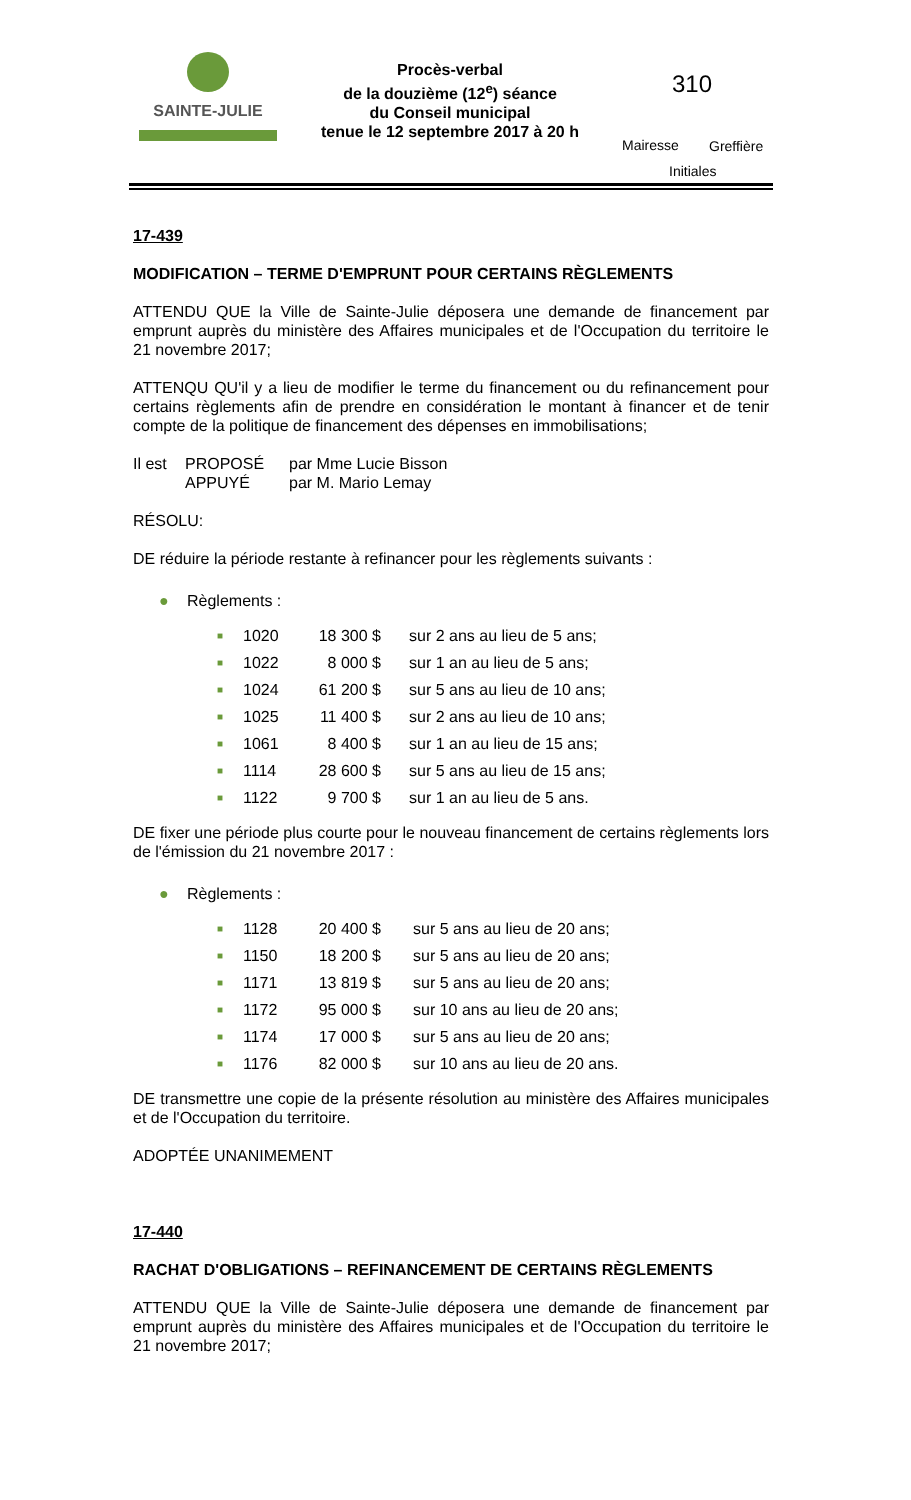SAINTE-JULIE
Procès-verbal
de la douzième (12<sup>e</sup>) séance
du Conseil municipal
tenue le 12 septembre 2017 à 20 h
310
Mairesse Greffière
Initiales
17-439
MODIFICATION – TERME D'EMPRUNT POUR CERTAINS RÈGLEMENTS
ATTENDU QUE la Ville de Sainte-Julie déposera une demande de financement par emprunt auprès du ministère des Affaires municipales et de l'Occupation du territoire le 21 novembre 2017;
ATTENQU QU'il y a lieu de modifier le terme du financement ou du refinancement pour certains règlements afin de prendre en considération le montant à financer et de tenir compte de la politique de financement des dépenses en immobilisations;
| Il est | PROPOSÉ | par Mme Lucie Bisson |
| | APPUYÉ | par M. Mario Lemay |
RÉSOLU:
DE réduire la période restante à refinancer pour les règlements suivants :
| ● | Règlements : |
| ■ | 1020 | 18 300 $ | sur 2 ans au lieu de 5 ans; |
| ■ | 1022 | 8 000 $ | sur 1 an au lieu de 5 ans; |
| ■ | 1024 | 61 200 $ | sur 5 ans au lieu de 10 ans; |
| ■ | 1025 | 11 400 $ | sur 2 ans au lieu de 10 ans; |
| ■ | 1061 | 8 400 $ | sur 1 an au lieu de 15 ans; |
| ■ | 1114 | 28 600 $ | sur 5 ans au lieu de 15 ans; |
| ■ | 1122 | 9 700 $ | sur 1 an au lieu de 5 ans. |
DE fixer une période plus courte pour le nouveau financement de certains règlements lors de l'émission du 21 novembre 2017 :
| ● | Règlements : |
| ■ | 1128 | 20 400 $ | sur 5 ans au lieu de 20 ans; |
| ■ | 1150 | 18 200 $ | sur 5 ans au lieu de 20 ans; |
| ■ | 1171 | 13 819 $ | sur 5 ans au lieu de 20 ans; |
| ■ | 1172 | 95 000 $ | sur 10 ans au lieu de 20 ans; |
| ■ | 1174 | 17 000 $ | sur 5 ans au lieu de 20 ans; |
| ■ | 1176 | 82 000 $ | sur 10 ans au lieu de 20 ans. |
DE transmettre une copie de la présente résolution au ministère des Affaires municipales et de l'Occupation du territoire.
ADOPTÉE UNANIMEMENT
17-440
RACHAT D'OBLIGATIONS – REFINANCEMENT DE CERTAINS RÈGLEMENTS
ATTENDU QUE la Ville de Sainte-Julie déposera une demande de financement par emprunt auprès du ministère des Affaires municipales et de l'Occupation du territoire le 21 novembre 2017;